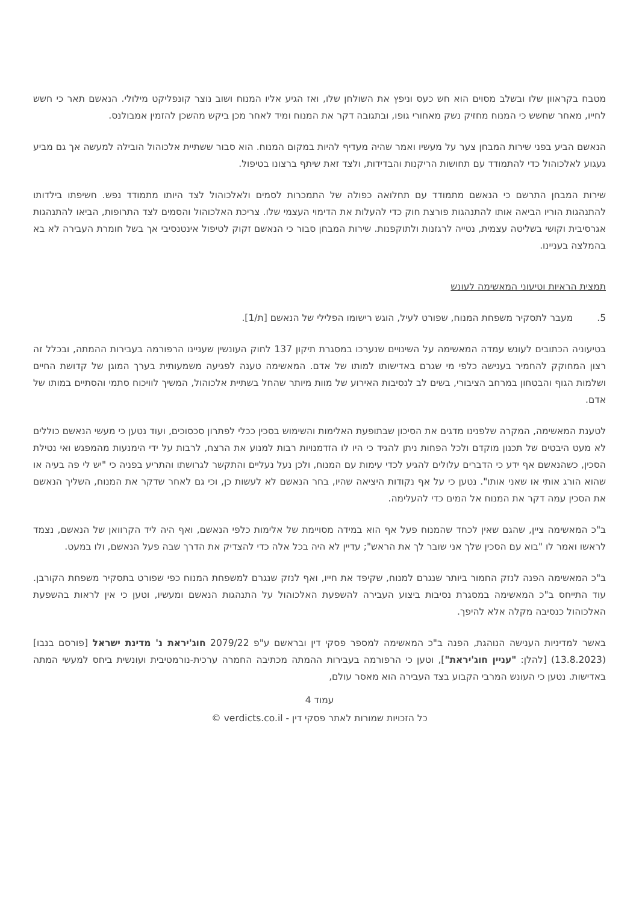מטבח בקראוון שלו ובשלב מסוים הוא חש כעס וניפץ את השולחן שלו, ואז הגיע אליו המנוח ושוב נוצר קונפליקט מילולי. הנאשם תאר כי חשש לחייו, מאחר שחשש כי המנוח מחזיק נשק מאחורי גופו, ובתגובה דקר את המנוח ומיד לאחר מכן ביקש מהשכן להזמין אמבולנס.
הנאשם הביע בפני שירות המבחן צער על מעשיו ואמר שהיה מעדיף להיות במקום המנוח. הוא סבור ששתיית אלכוהול הובילה למעשה אך גם מביע געגוע לאלכוהול כדי להתמודד עם תחושות הריקנות והבדידות, ולצד זאת שיתף ברצונו בטיפול.
שירות המבחן התרשם כי הנאשם מתמודד עם תחלואה כפולה של התמכרות לסמים ולאלכוהול לצד היותו מתמודד נפש. חשיפתו בילדותו להתנהגות הוריו הביאה אותו להתנהגות פורצת חוק כדי להעלות את הדימוי העצמי שלו. צריכת האלכוהול והסמים לצד התרופות, הביאו להתנהגות אגרסיבית וקושי בשליטה עצמית, נטייה לרגזנות ולתוקפנות. שירות המבחן סבור כי הנאשם זקוק לטיפול אינטנסיבי אך בשל חומרת העבירה לא בא בהמלצה בעניינו.
תמצית הראיות וטיעוני המאשימה לעונש
5. מעבר לתסקיר משפחת המנוח, שפורט לעיל, הוגש רישומו הפלילי של הנאשם [ת/1].
בטיעוניה הכתובים לעונש עמדה המאשימה על השינויים שנערכו במסגרת תיקון 137 לחוק העונשין שעניינו הרפורמה בעבירות ההמתה, ובכלל זה רצון המחוקק להחמיר בענישה כלפי מי שגרם באדישותו למותו של אדם. המאשימה טענה לפגיעה משמעותית בערך המוגן של קדושת החיים ושלמות הגוף והבטחון במרחב הציבורי, בשים לב לנסיבות האירוע של מוות מיותר שהחל בשתיית אלכוהול, המשיך לוויכוח סתמי והסתיים במותו של אדם.
לטענת המאשימה, המקרה שלפנינו מדגים את הסיכון שבתופעת האלימות והשימוש בסכין ככלי לפתרון סכסוכים, ועוד נטען כי מעשי הנאשם כוללים לא מעט היבטים של תכנון מוקדם ולכל הפחות ניתן להגיד כי היו לו הזדמנויות רבות למנוע את הרצח, לרבות על ידי הימנעות מהמפגש ואי נטילת הסכין, כשהנאשם אף ידע כי הדברים עלולים להגיע לכדי עימות עם המנוח, ולכן נעל נעליים והתקשר לגרושתו והתריע בפניה כי "יש לי פה בעיה או שהוא הורג אותי או שאני אותו". נטען כי על אף נקודות היציאה שהיו, בחר הנאשם לא לעשות כן, וכי גם לאחר שדקר את המנוח, השליך הנאשם את הסכין עמה דקר את המנוח אל המים כדי להעלימה.
ב"כ המאשימה ציין, שהגם שאין לכחד שהמנוח פעל אף הוא במידה מסויימת של אלימות כלפי הנאשם, ואף היה ליד הקרוואן של הנאשם, נצמד לראשו ואמר לו "בוא עם הסכין שלך אני שובר לך את הראש"; עדיין לא היה בכל אלה כדי להצדיק את הדרך שבה פעל הנאשם, ולו במעט.
ב"כ המאשימה הפנה לנזק החמור ביותר שנגרם למנוח, שקיפד את חייו, ואף לנזק שנגרם למשפחת המנוח כפי שפורט בתסקיר משפחת הקורבן. עוד התייחס ב"כ המאשימה במסגרת נסיבות ביצוע העבירה להשפעת האלכוהול על התנהגות הנאשם ומעשיו, וטען כי אין לראות בהשפעת האלכוהול כנסיבה מקלה אלא להיפך.
באשר למדיניות הענישה הנוהגת, הפנה ב"כ המאשימה למספר פסקי דין ובראשם ע"פ 2079/22 חוג'יראת נ' מדינת ישראל [פורסם בנבו] (13.8.2023) [להלן: "עניין חוג'יראת"], וטען כי הרפורמה בעבירות ההמתה מכתיבה החמרה ערכית-נורמטיבית ועונשית ביחס למעשי המתה באדישות. נטען כי העונש המרבי הקבוע בצד העבירה הוא מאסר עולם,
עמוד 4
כל הזכויות שמורות לאתר פסקי דין - verdicts.co.il ©